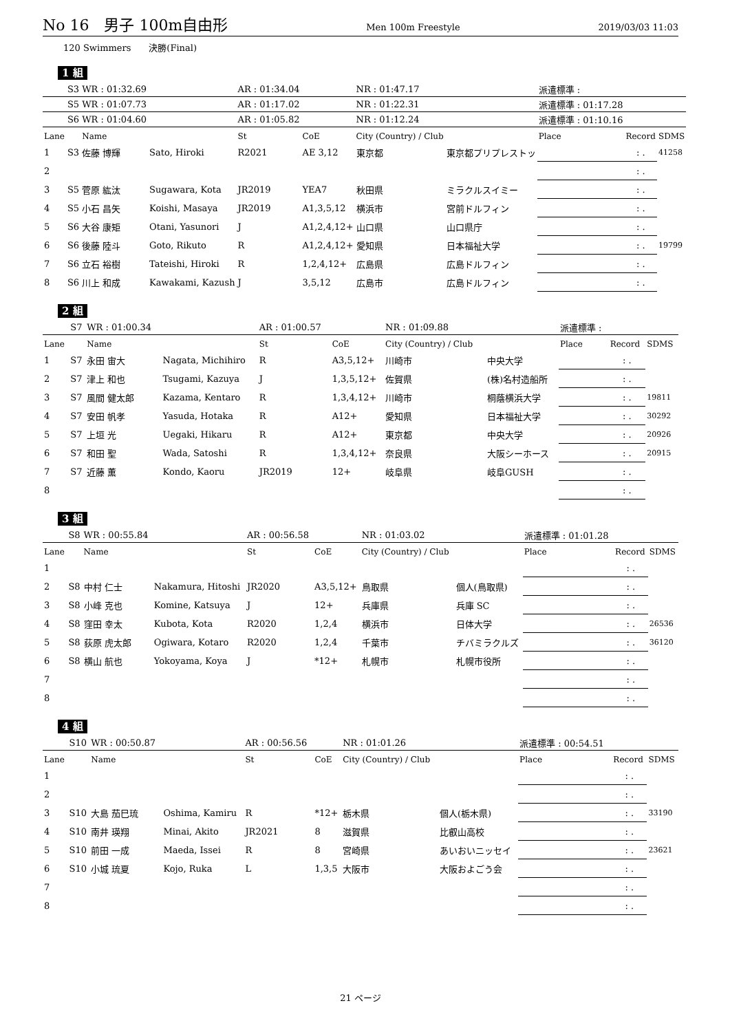No 16　男子 100m自由形 Men 100m Freestyle 2019/03/03 11:03
120 Swimmers　　決勝(Final)
1 組
| | S3 | WR : 01:32.69 | | AR : 01:34.04 | | NR : 01:47.17 | | 派遣標準 : | | |
| | S5 | WR : 01:07.73 | | AR : 01:17.02 | | NR : 01:22.31 | | 派遣標準 : 01:17.28 | | |
| | S6 | WR : 01:04.60 | | AR : 01:05.82 | | NR : 01:12.24 | | 派遣標準 : 01:10.16 | | |
| Lane | | Name | | St | CoE | City (Country) / Club | | Place | Record | SDMS |
| 1 | S3 | 佐藤 博輝 | Sato, Hiroki | R2021 | AE 3,12 | 東京都 | 東京都プリプレストッ | | : . | 41258 |
| 2 | | | | | | | | | : . | |
| 3 | S5 | 菅原 紘汰 | Sugawara, Kota | JR2019 | YEA7 | 秋田県 | ミラクルスイミー | | : . | |
| 4 | S5 | 小石 昌矢 | Koishi, Masaya | JR2019 | A1,3,5,12 | 横浜市 | 宮前ドルフィン | | : . | |
| 5 | S6 | 大谷 康矩 | Otani, Yasunori | J | A1,2,4,12+ | 山口県 | 山口県庁 | | : . | |
| 6 | S6 | 後藤 陸斗 | Goto, Rikuto | R | A1,2,4,12+ | 愛知県 | 日本福祉大学 | | : . | 19799 |
| 7 | S6 | 立石 裕樹 | Tateishi, Hiroki | R | 1,2,4,12+ | 広島県 | 広島ドルフィン | | : . | |
| 8 | S6 | 川上 和成 | Kawakami, Kazush | J | 3,5,12 | 広島市 | 広島ドルフィン | | : . | |
2 組
| | S7 | WR : 01:00.34 | | AR : 01:00.57 | | NR : 01:09.88 | | 派遣標準 : | | |
| Lane | | Name | | St | CoE | City (Country) / Club | | Place | Record | SDMS |
| 1 | S7 | 永田 宙大 | Nagata, Michihiro | R | A3,5,12+ | 川崎市 | 中央大学 | | : . | |
| 2 | S7 | 津上 和也 | Tsugami, Kazuya | J | 1,3,5,12+ | 佐賀県 | (株)名村造船所 | | : . | |
| 3 | S7 | 風間 健太郎 | Kazama, Kentaro | R | 1,3,4,12+ | 川崎市 | 桐蔭横浜大学 | | : . | 19811 |
| 4 | S7 | 安田 帆孝 | Yasuda, Hotaka | R | A12+ | 愛知県 | 日本福祉大学 | | : . | 30292 |
| 5 | S7 | 上垣 光 | Uegaki, Hikaru | R | A12+ | 東京都 | 中央大学 | | : . | 20926 |
| 6 | S7 | 和田 聖 | Wada, Satoshi | R | 1,3,4,12+ | 奈良県 | 大阪シーホース | | : . | 20915 |
| 7 | S7 | 近藤 薫 | Kondo, Kaoru | JR2019 | 12+ | 岐阜県 | 岐阜GUSH | | : . | |
| 8 | | | | | | | | | : . | |
3 組
| | S8 | WR : 00:55.84 | | AR : 00:56.58 | | NR : 01:03.02 | | 派遣標準 : 01:01.28 | | |
| Lane | | Name | | St | CoE | City (Country) / Club | | Place | Record | SDMS |
| 1 | | | | | | | | | : . | |
| 2 | S8 | 中村 仁士 | Nakamura, Hitoshi | JR2020 | A3,5,12+ | 鳥取県 | 個人(鳥取県) | | : . | |
| 3 | S8 | 小峰 克也 | Komine, Katsuya | J | 12+ | 兵庫県 | 兵庫 SC | | : . | |
| 4 | S8 | 窪田 幸太 | Kubota, Kota | R2020 | 1,2,4 | 横浜市 | 日体大学 | | : . | 26536 |
| 5 | S8 | 荻原 虎太郎 | Ogiwara, Kotaro | R2020 | 1,2,4 | 千葉市 | チバミラクルズ | | : . | 36120 |
| 6 | S8 | 横山 航也 | Yokoyama, Koya | J | *12+ | 札幌市 | 札幌市役所 | | : . | |
| 7 | | | | | | | | | : . | |
| 8 | | | | | | | | | : . | |
4 組
| | S10 | WR : 00:50.87 | | AR : 00:56.56 | | NR : 01:01.26 | | 派遣標準 : 00:54.51 | | |
| Lane | | Name | | St | CoE | City (Country) / Club | | Place | Record | SDMS |
| 1 | | | | | | | | | : . | |
| 2 | | | | | | | | | : . | |
| 3 | S10 | 大島 茄巳琉 | Oshima, Kamiru | R | *12+ | 栃木県 | 個人(栃木県) | | : . | 33190 |
| 4 | S10 | 南井 瑛翔 | Minai, Akito | JR2021 | 8 | 滋賀県 | 比叡山高校 | | : . | |
| 5 | S10 | 前田 一成 | Maeda, Issei | R | 8 | 宮崎県 | あいおいニッセイ | | : . | 23621 |
| 6 | S10 | 小城 琉夏 | Kojo, Ruka | L | 1,3,5 | 大阪市 | 大阪およごう会 | | : . | |
| 7 | | | | | | | | | : . | |
| 8 | | | | | | | | | : . | |
21 ページ